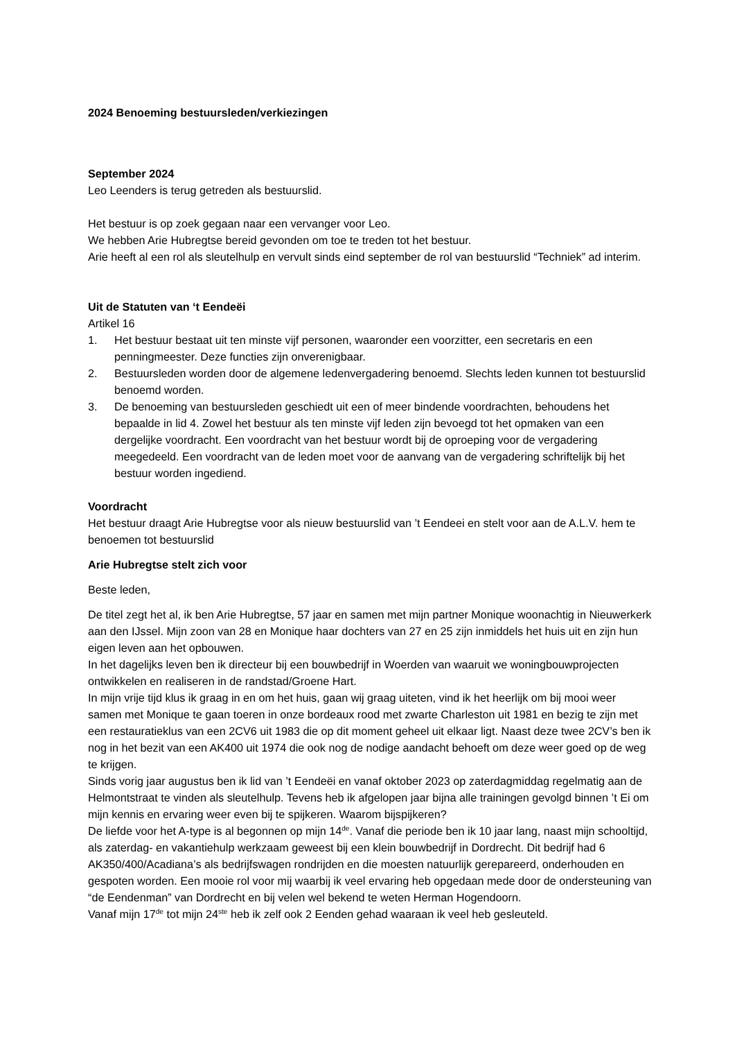2024 Benoeming bestuursleden/verkiezingen
September 2024
Leo Leenders is terug getreden als bestuurslid.
Het bestuur is op zoek gegaan naar een vervanger voor Leo.
We hebben Arie Hubregtse bereid gevonden om toe te treden tot het bestuur.
Arie heeft al een rol als sleutelhulp en vervult sinds eind september de rol van bestuurslid “Techniek” ad interim.
Uit de Statuten van ‘t Eendeëi
Artikel 16
1. Het bestuur bestaat uit ten minste vijf personen, waaronder een voorzitter, een secretaris en een penningmeester. Deze functies zijn onverenigbaar.
2. Bestuursleden worden door de algemene ledenvergadering benoemd. Slechts leden kunnen tot bestuurslid benoemd worden.
3. De benoeming van bestuursleden geschiedt uit een of meer bindende voordrachten, behoudens het bepaalde in lid 4. Zowel het bestuur als ten minste vijf leden zijn bevoegd tot het opmaken van een dergelijke voordracht. Een voordracht van het bestuur wordt bij de oproeping voor de vergadering meegedeeld. Een voordracht van de leden moet voor de aanvang van de vergadering schriftelijk bij het bestuur worden ingediend.
Voordracht
Het bestuur draagt Arie Hubregtse voor als nieuw bestuurslid van ’t Eendeei en stelt voor aan de A.L.V. hem te benoemen tot bestuurslid
Arie Hubregtse stelt zich voor
Beste leden,
De titel zegt het al, ik ben Arie Hubregtse, 57 jaar en samen met mijn partner Monique woonachtig in Nieuwerkerk aan den IJssel. Mijn zoon van 28 en Monique haar dochters van 27 en 25 zijn inmiddels het huis uit en zijn hun eigen leven aan het opbouwen.
In het dagelijks leven ben ik directeur bij een bouwbedrijf in Woerden van waaruit we woningbouwprojecten ontwikkelen en realiseren in de randstad/Groene Hart.
In mijn vrije tijd klus ik graag in en om het huis, gaan wij graag uiteten, vind ik het heerlijk om bij mooi weer samen met Monique te gaan toeren in onze bordeaux rood met zwarte Charleston uit 1981 en bezig te zijn met een restauratieklus van een 2CV6 uit 1983 die op dit moment geheel uit elkaar ligt. Naast deze twee 2CV’s ben ik nog in het bezit van een AK400 uit 1974 die ook nog de nodige aandacht behoeft om deze weer goed op de weg te krijgen.
Sinds vorig jaar augustus ben ik lid van ’t Eendeëi en vanaf oktober 2023 op zaterdagmiddag regelmatig aan de Helmontstraat te vinden als sleutelhulp. Tevens heb ik afgelopen jaar bijna alle trainingen gevolgd binnen ’t Ei om mijn kennis en ervaring weer even bij te spijkeren. Waarom bijspijkeren?
De liefde voor het A-type is al begonnen op mijn 14<sup>de</sup>. Vanaf die periode ben ik 10 jaar lang, naast mijn schooltijd, als zaterdag- en vakantiehulp werkzaam geweest bij een klein bouwbedrijf in Dordrecht. Dit bedrijf had 6 AK350/400/Acadiana’s als bedrijfswagen rondrijden en die moesten natuurlijk gerepareerd, onderhouden en gespoten worden. Een mooie rol voor mij waarbij ik veel ervaring heb opgedaan mede door de ondersteuning van “de Eendenman” van Dordrecht en bij velen wel bekend te weten Herman Hogendoorn.
Vanaf mijn 17<sup>de</sup> tot mijn 24<sup>ste</sup> heb ik zelf ook 2 Eenden gehad waaraan ik veel heb gesleuteld.